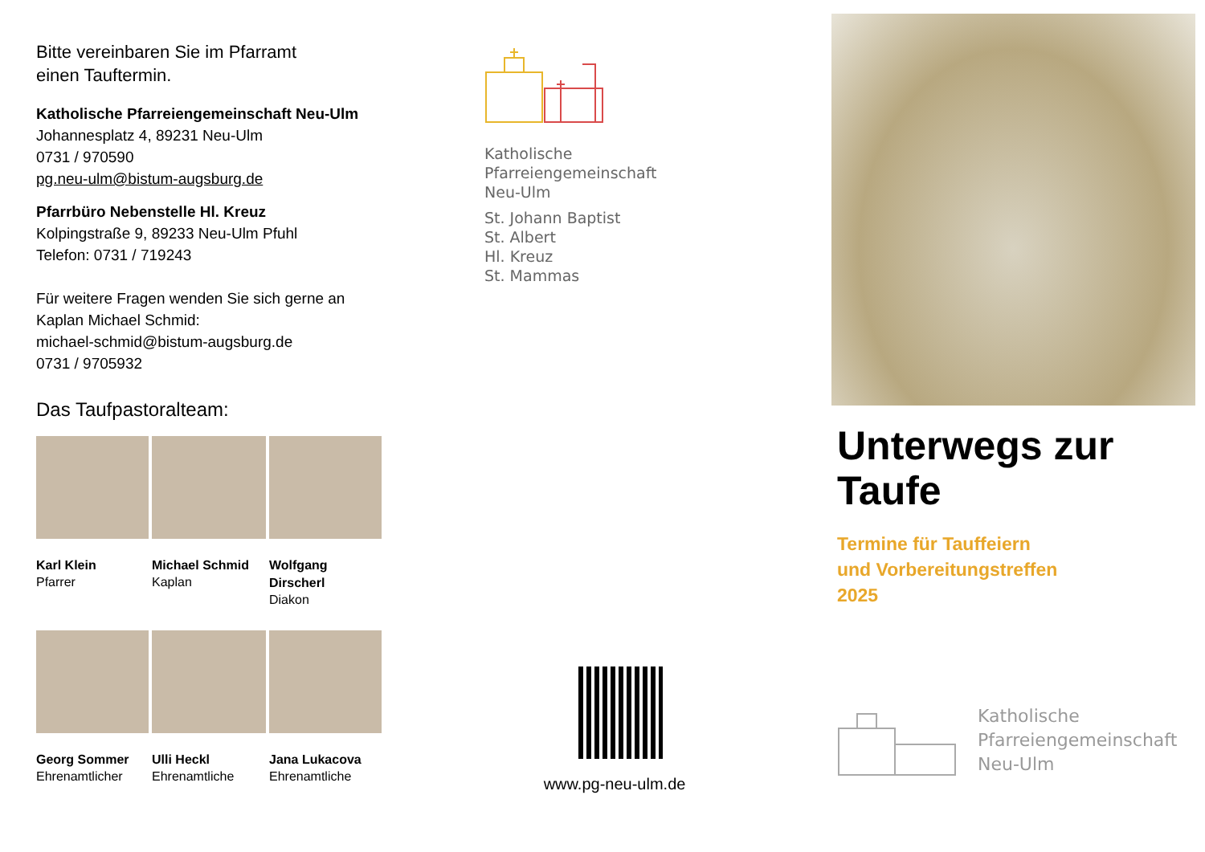Bitte vereinbaren Sie im Pfarramt
einen Tauftermin.
Katholische Pfarreiengemeinschaft Neu-Ulm
Johannesplatz 4, 89231 Neu-Ulm
0731 / 970590
pg.neu-ulm@bistum-augsburg.de
Pfarrbüro Nebenstelle Hl. Kreuz
Kolpingstraße 9, 89233 Neu-Ulm Pfuhl
Telefon: 0731 / 719243
Für weitere Fragen wenden Sie sich gerne an
Kaplan Michael Schmid:
michael-schmid@bistum-augsburg.de
0731 / 9705932
Das Taufpastoralteam:
Karl Klein
Pfarrer
Michael Schmid
Kaplan
Wolfgang Dirscherl
Diakon
Georg Sommer
Ehrenamtlicher
Ulli Heckl
Ehrenamtliche
Jana Lukacova
Ehrenamtliche
Katholische
Pfarreiengemeinschaft
Neu-Ulm
St. Johann Baptist
St. Albert
Hl. Kreuz
St. Mammas
www.pg-neu-ulm.de
Unterwegs zur
Taufe
Termine für Tauffeiern
und Vorbereitungstreffen
2025
Katholische
Pfarreiengemeinschaft
Neu-Ulm